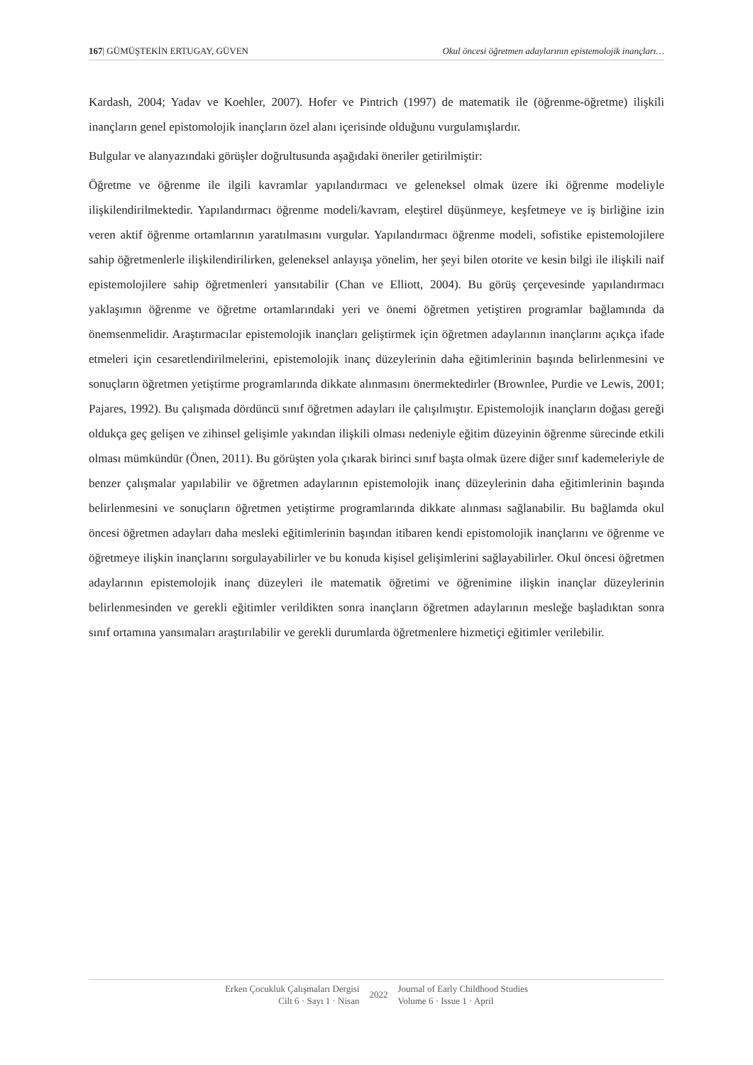167| GÜMÜŞTEKİN ERTUGAY, GÜVEN Okul öncesi öğretmen adaylarının epistemolojik inançları…
Kardash, 2004; Yadav ve Koehler, 2007). Hofer ve Pintrich (1997) de matematik ile (öğrenme-öğretme) ilişkili inançların genel epistomolojik inançların özel alanı içerisinde olduğunu vurgulamışlardır.
Bulgular ve alanyazındaki görüşler doğrultusunda aşağıdaki öneriler getirilmiştir:
Öğretme ve öğrenme ile ilgili kavramlar yapılandırmacı ve geleneksel olmak üzere iki öğrenme modeliyle ilişkilendirilmektedir. Yapılandırmacı öğrenme modeli/kavram, eleştirel düşünmeye, keşfetmeye ve iş birliğine izin veren aktif öğrenme ortamlarının yaratılmasını vurgular. Yapılandırmacı öğrenme modeli, sofistike epistemolojilere sahip öğretmenlerle ilişkilendirilirken, geleneksel anlayışa yönelim, her şeyi bilen otorite ve kesin bilgi ile ilişkili naif epistemolojilere sahip öğretmenleri yansıtabilir (Chan ve Elliott, 2004). Bu görüş çerçevesinde yapılandırmacı yaklaşımın öğrenme ve öğretme ortamlarındaki yeri ve önemi öğretmen yetiştiren programlar bağlamında da önemsenmelidir. Araştırmacılar epistemolojik inançları geliştirmek için öğretmen adaylarının inançlarını açıkça ifade etmeleri için cesaretlendirilmelerini, epistemolojik inanç düzeylerinin daha eğitimlerinin başında belirlenmesini ve sonuçların öğretmen yetiştirme programlarında dikkate alınmasını önermektedirler (Brownlee, Purdie ve Lewis, 2001; Pajares, 1992). Bu çalışmada dördüncü sınıf öğretmen adayları ile çalışılmıştır. Epistemolojik inançların doğası gereği oldukça geç gelişen ve zihinsel gelişimle yakından ilişkili olması nedeniyle eğitim düzeyinin öğrenme sürecinde etkili olması mümkündür (Önen, 2011). Bu görüşten yola çıkarak birinci sınıf başta olmak üzere diğer sınıf kademeleriyle de benzer çalışmalar yapılabilir ve öğretmen adaylarının epistemolojik inanç düzeylerinin daha eğitimlerinin başında belirlenmesini ve sonuçların öğretmen yetiştirme programlarında dikkate alınması sağlanabilir. Bu bağlamda okul öncesi öğretmen adayları daha mesleki eğitimlerinin başından itibaren kendi epistomolojik inançlarını ve öğrenme ve öğretmeye ilişkin inançlarını sorgulayabilirler ve bu konuda kişisel gelişimlerini sağlayabilirler. Okul öncesi öğretmen adaylarının epistemolojik inanç düzeyleri ile matematik öğretimi ve öğrenimine ilişkin inançlar düzeylerinin belirlenmesinden ve gerekli eğitimler verildikten sonra inançların öğretmen adaylarının mesleğe başladıktan sonra sınıf ortamına yansımaları araştırılabilir ve gerekli durumlarda öğretmenlere hizmetiçi eğitimler verilebilir.
Erken Çocukluk Çalışmaları Dergisi
Cilt 6 · Sayı 1 · Nisan
2022
Journal of Early Childhood Studies
Volume 6 · Issue 1 · April